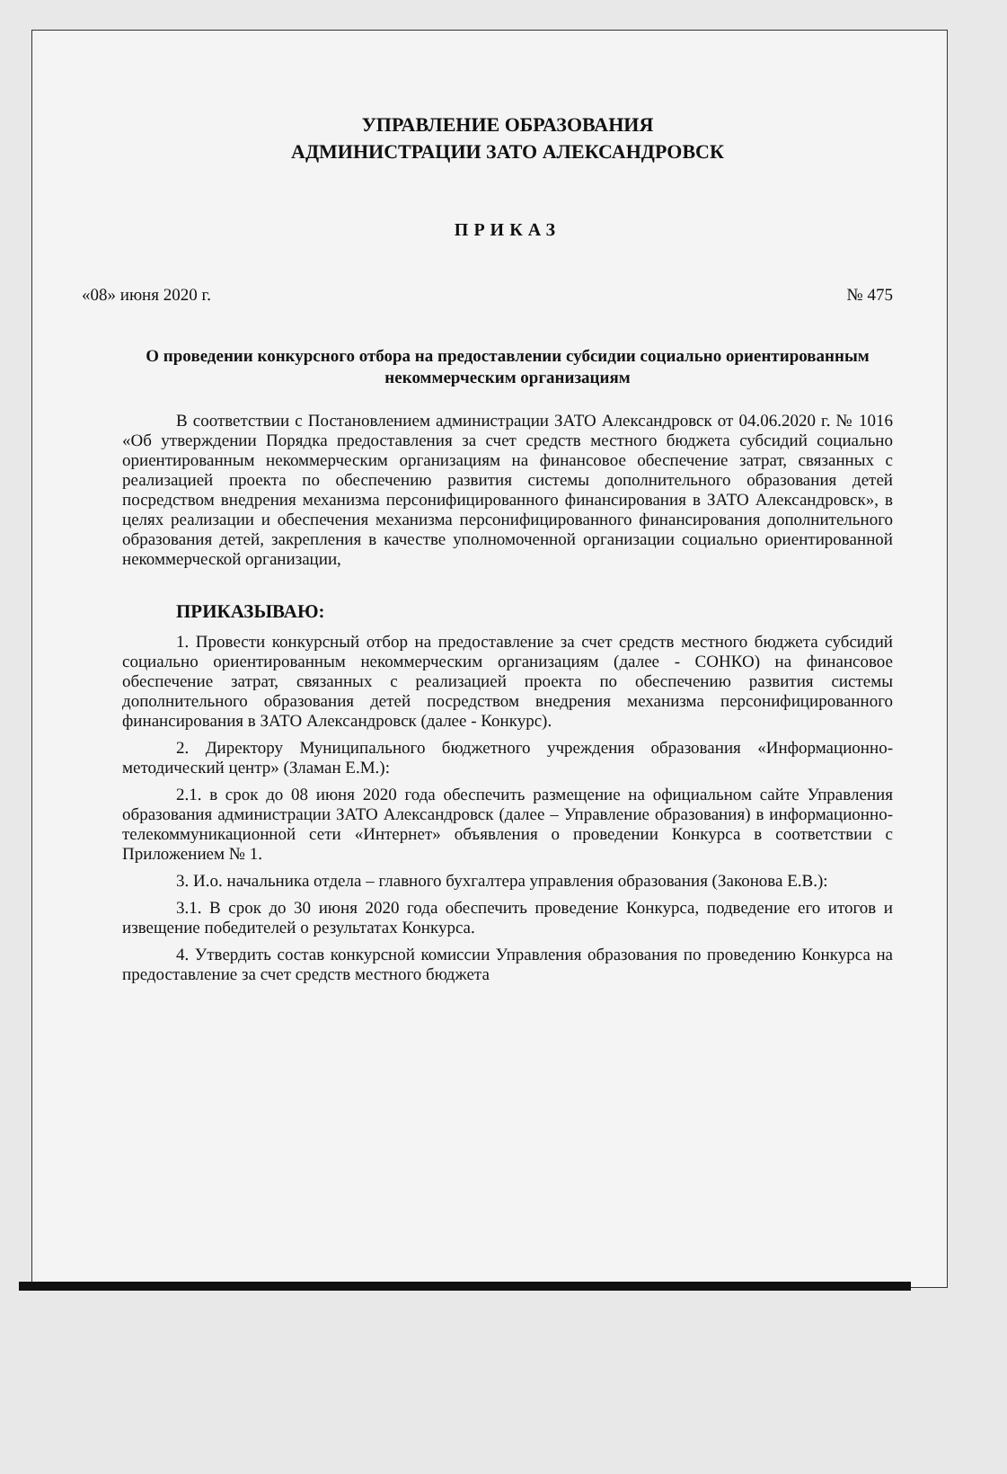УПРАВЛЕНИЕ ОБРАЗОВАНИЯ
АДМИНИСТРАЦИИ ЗАТО АЛЕКСАНДРОВСК
ПРИКАЗ
«08» июня 2020 г. № 475
О проведении конкурсного отбора на предоставлении субсидии социально ориентированным некоммерческим организациям
В соответствии с Постановлением администрации ЗАТО Александровск от 04.06.2020 г. № 1016 «Об утверждении Порядка предоставления за счет средств местного бюджета субсидий социально ориентированным некоммерческим организациям на финансовое обеспечение затрат, связанных с реализацией проекта по обеспечению развития системы дополнительного образования детей посредством внедрения механизма персонифицированного финансирования в ЗАТО Александровск», в целях реализации и обеспечения механизма персонифицированного финансирования дополнительного образования детей, закрепления в качестве уполномоченной организации социально ориентированной некоммерческой организации,
ПРИКАЗЫВАЮ:
1. Провести конкурсный отбор на предоставление за счет средств местного бюджета субсидий социально ориентированным некоммерческим организациям (далее - СОНКО) на финансовое обеспечение затрат, связанных с реализацией проекта по обеспечению развития системы дополнительного образования детей посредством внедрения механизма персонифицированного финансирования в ЗАТО Александровск (далее - Конкурс).
2. Директору Муниципального бюджетного учреждения образования «Информационно-методический центр» (Зламан Е.М.):
2.1. в срок до 08 июня 2020 года обеспечить размещение на официальном сайте Управления образования администрации ЗАТО Александровск (далее – Управление образования) в информационно-телекоммуникационной сети «Интернет» объявления о проведении Конкурса в соответствии с Приложением № 1.
3. И.о. начальника отдела – главного бухгалтера управления образования (Законова Е.В.):
3.1. В срок до 30 июня 2020 года обеспечить проведение Конкурса, подведение его итогов и извещение победителей о результатах Конкурса.
4. Утвердить состав конкурсной комиссии Управления образования по проведению Конкурса на предоставление за счет средств местного бюджета